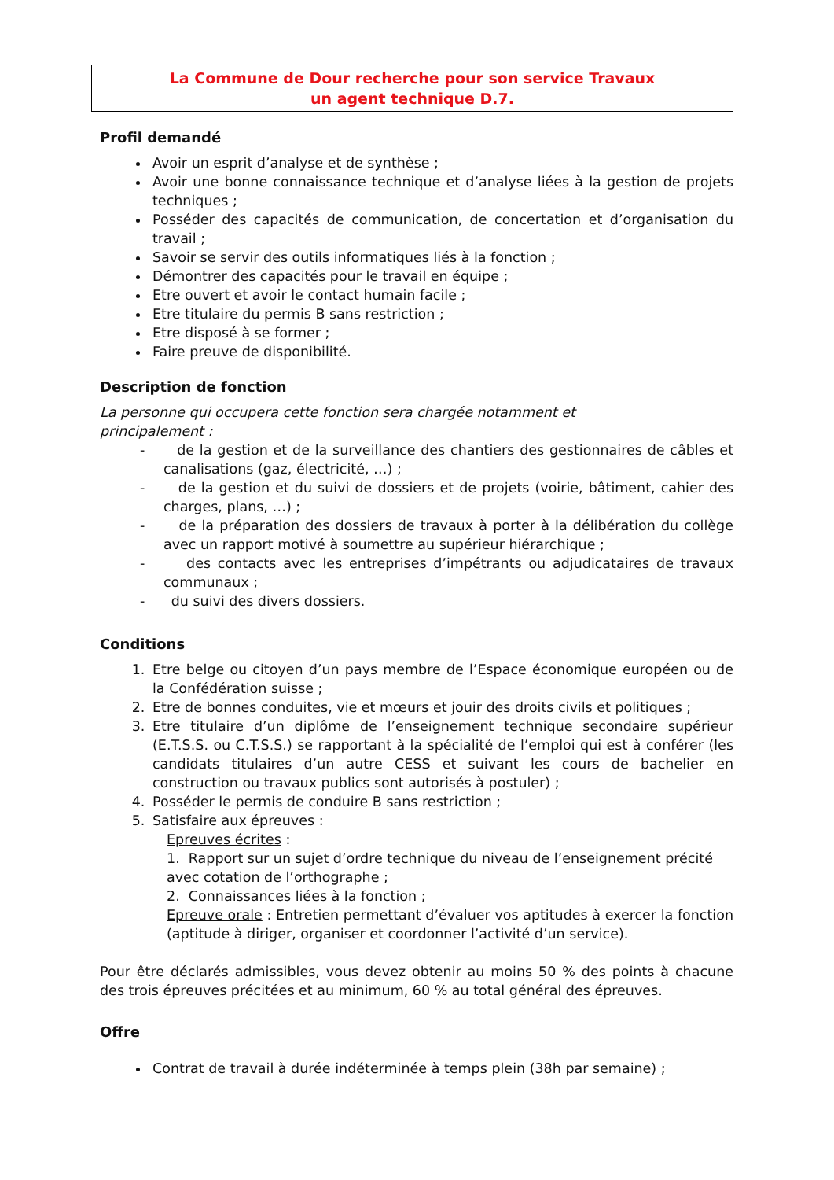La Commune de Dour recherche pour son service Travaux
un agent technique D.7.
Profil demandé
Avoir un esprit d’analyse et de synthèse ;
Avoir une bonne connaissance technique et d’analyse liées à la gestion de projets techniques ;
Posséder des capacités de communication, de concertation et d’organisation du travail ;
Savoir se servir des outils informatiques liés à la fonction ;
Démontrer des capacités pour le travail en équipe ;
Etre ouvert et avoir le contact humain facile ;
Etre titulaire du permis B sans restriction ;
Etre disposé à se former ;
Faire preuve de disponibilité.
Description de fonction
La personne qui occupera cette fonction sera chargée notamment et
principalement :
- de la gestion et de la surveillance des chantiers des gestionnaires de câbles et canalisations (gaz, électricité, …) ;
- de la gestion et du suivi de dossiers et de projets (voirie, bâtiment, cahier des charges, plans, …) ;
- de la préparation des dossiers de travaux à porter à la délibération du collège avec un rapport motivé à soumettre au supérieur hiérarchique ;
- des contacts avec les entreprises d’impétrants ou adjudicataires de travaux communaux ;
- du suivi des divers dossiers.
Conditions
1. Etre belge ou citoyen d’un pays membre de l’Espace économique européen ou de la Confédération suisse ;
2. Etre de bonnes conduites, vie et mœurs et jouir des droits civils et politiques ;
3. Etre titulaire d’un diplôme de l’enseignement technique secondaire supérieur (E.T.S.S. ou C.T.S.S.) se rapportant à la spécialité de l’emploi qui est à conférer (les candidats titulaires d’un autre CESS et suivant les cours de bachelier en construction ou travaux publics sont autorisés à postuler) ;
4. Posséder le permis de conduire B sans restriction ;
5. Satisfaire aux épreuves :
Epreuves écrites :
1. Rapport sur un sujet d’ordre technique du niveau de l’enseignement précité
avec cotation de l’orthographe ;
2. Connaissances liées à la fonction ;
Epreuve orale : Entretien permettant d’évaluer vos aptitudes à exercer la fonction (aptitude à diriger, organiser et coordonner l’activité d’un service).
Pour être déclarés admissibles, vous devez obtenir au moins 50 % des points à chacune des trois épreuves précitées et au minimum, 60 % au total général des épreuves.
Offre
Contrat de travail à durée indéterminée à temps plein (38h par semaine) ;